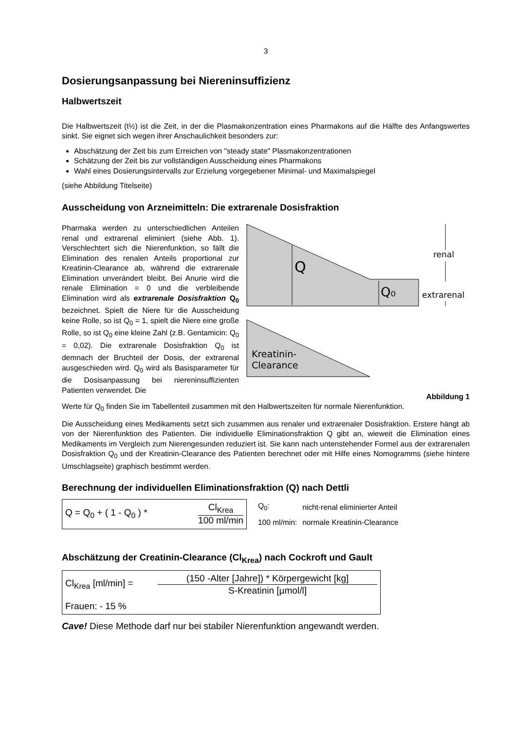3
Dosierungsanpassung bei Niereninsuffizienz
Halbwertszeit
Die Halbwertszeit (t½) ist die Zeit, in der die Plasmakonzentration eines Pharmakons auf die Hälfte des Anfangswertes sinkt. Sie eignet sich wegen ihrer Anschaulichkeit besonders zur:
Abschätzung der Zeit bis zum Erreichen von "steady state" Plasmakonzentrationen
Schätzung der Zeit bis zur vollständigen Ausscheidung eines Pharmakons
Wahl eines Dosierungsintervalls zur Erzielung vorgegebener Minimal- und Maximalspiegel
(siehe Abbildung Titelseite)
Ausscheidung von Arzneimitteln: Die extrarenale Dosisfraktion
Pharmaka werden zu unterschiedlichen Anteilen renal und extrarenal eliminiert (siehe Abb. 1). Verschlechtert sich die Nierenfunktion, so fällt die Elimination des renalen Anteils proportional zur Kreatinin-Clearance ab, während die extrarenale Elimination unverändert bleibt. Bei Anurie wird die renale Elimination = 0 und die verbleibende Elimination wird als extrarenale Dosisfraktion Q<sub>0</sub> bezeichnet. Spielt die Niere für die Ausscheidung keine Rolle, so ist Q<sub>0</sub> = 1, spielt die Niere eine große Rolle, so ist Q<sub>0</sub> eine kleine Zahl (z.B. Gentamicin: Q<sub>0</sub> = 0,02). Die extrarenale Dosisfraktion Q<sub>0</sub> ist demnach der Bruchteil der Dosis, der extrarenal ausgeschieden wird. Q<sub>0</sub> wird als Basisparameter für die Dosisanpassung bei niereninsuffizienten Patienten verwendet. Die
Q
Q₀
renal
extrarenal
Kreatinin-
Clearance
Abbildung 1
Werte für Q<sub>0</sub> finden Sie im Tabellenteil zusammen mit den Halbwertszeiten für normale Nierenfunktion.
Die Ausscheidung eines Medikaments setzt sich zusammen aus renaler und extrarenaler Dosisfraktion. Erstere hängt ab von der Nierenfunktion des Patienten. Die individuelle Eliminationsfraktion Q gibt an, wieweit die Elimination eines Medikaments im Vergleich zum Nierengesunden reduziert ist. Sie kann nach untenstehender Formel aus der extrarenalen Dosisfraktion Q<sub>0</sub> und der Kreatinin-Clearance des Patienten berechnet oder mit Hilfe eines Nomogramms (siehe hintere Umschlagseite) graphisch bestimmt werden.
Berechnung der individuellen Eliminationsfraktion (Q) nach Dettli
Q = Q<sub>0</sub> + ( 1 - Q<sub>0</sub> ) *
Cl<sub>Krea</sub>
100 ml/min
| Q<sub>0</sub>: | nicht-renal eliminierter Anteil |
| 100 ml/min: | normale Kreatinin-Clearance |
Abschätzung der Creatinin-Clearance (Cl<sub>Krea</sub>) nach Cockroft und Gault
Cl<sub>Krea</sub> [ml/min] =
(150 -Alter [Jahre]) * Körpergewicht [kg]
S-Kreatinin [µmol/l]
Frauen: - 15 %
Cave! Diese Methode darf nur bei stabiler Nierenfunktion angewandt werden.